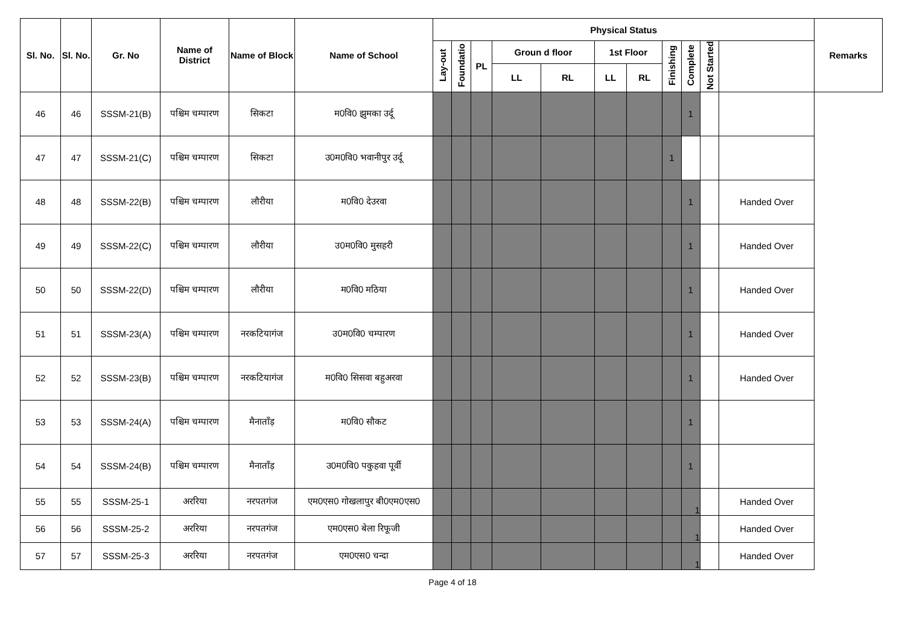| Sl. No. | Sl. No. | Gr. No | Name of District | Name of Block | Name of School | Physical Status | | | | | | | | | | | Remarks |
| --- | --- | --- | --- | --- | --- | --- | --- | --- | --- | --- | --- | --- | --- | --- | --- | --- | --- |
| | | | | | | Lay-out | Foundatio | PL | Groun d floor | | 1st Floor | | Finishing | Complete | Not Started | | |
| | | | | | | | | | LL | RL | LL | RL | | | | | |
| 46 | 46 | SSSM-21(B) | पश्चिम चम्पारण | सिकटा | म0वि0 झुमका उर्दू | | | | | | | | | 1 | | | |
| 47 | 47 | SSSM-21(C) | पश्चिम चम्पारण | सिकटा | उ0म0वि0 भवानीपुर उर्दू | | | | | | | | 1 | | | | |
| 48 | 48 | SSSM-22(B) | पश्चिम चम्पारण | लौरीया | म0वि0 देउरवा | | | | | | | | | 1 | | Handed Over | |
| 49 | 49 | SSSM-22(C) | पश्चिम चम्पारण | लौरीया | उ0म0वि0 मुसहरी | | | | | | | | | 1 | | Handed Over | |
| 50 | 50 | SSSM-22(D) | पश्चिम चम्पारण | लौरीया | म0वि0 मठिया | | | | | | | | | 1 | | Handed Over | |
| 51 | 51 | SSSM-23(A) | पश्चिम चम्पारण | नरकटियागंज | उ0म0वि0 चम्पारण | | | | | | | | | 1 | | Handed Over | |
| 52 | 52 | SSSM-23(B) | पश्चिम चम्पारण | नरकटियागंज | म0वि0 सिसवा बहुअरवा | | | | | | | | | 1 | | Handed Over | |
| 53 | 53 | SSSM-24(A) | पश्चिम चम्पारण | मैनाताँड़ | म0वि0 सौकट | | | | | | | | | 1 | | | |
| 54 | 54 | SSSM-24(B) | पश्चिम चम्पारण | मैनाताँड़ | उ0म0वि0 पकुहवा पूर्वी | | | | | | | | | 1 | | | |
| 55 | 55 | SSSM-25-1 | अररिया | नरपतगंज | एम0एस0 गोखलापुर बी0एम0एस0 | | | | | | | | | 1 | | Handed Over | |
| 56 | 56 | SSSM-25-2 | अररिया | नरपतगंज | एम0एस0 बेला रिफूजी | | | | | | | | | 1 | | Handed Over | |
| 57 | 57 | SSSM-25-3 | अररिया | नरपतगंज | एम0एस0 चन्दा | | | | | | | | | 1 | | Handed Over | |
Page 4 of 18